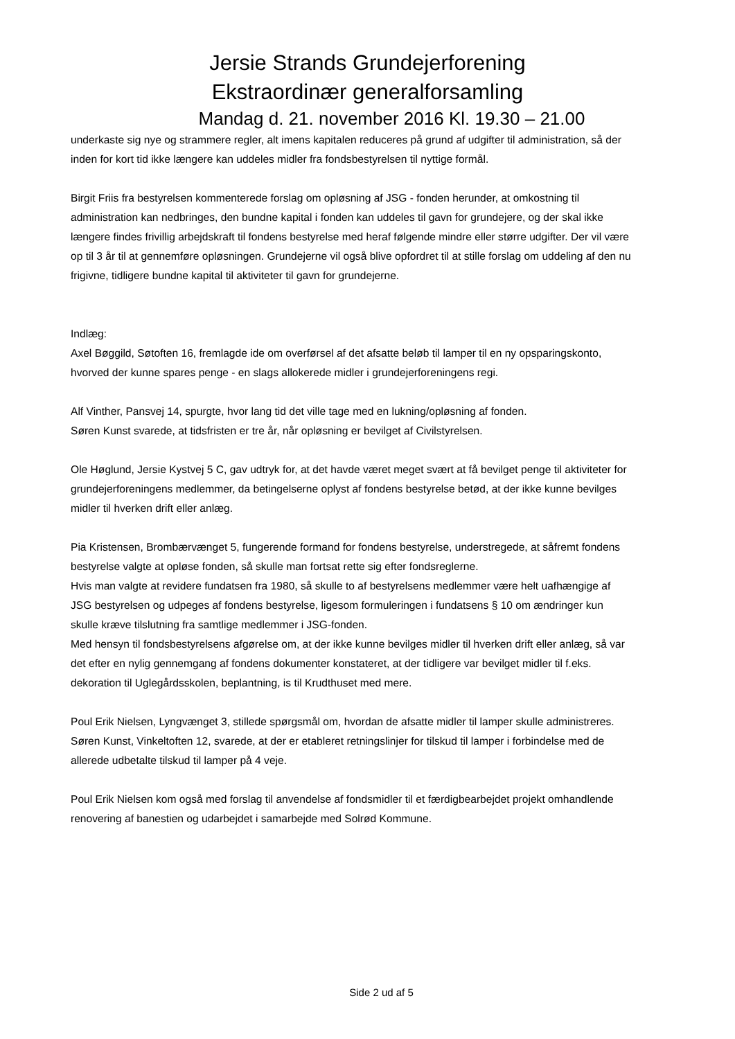Jersie Strands Grundejerforening
Ekstraordinær generalforsamling
Mandag d. 21. november 2016 Kl. 19.30 – 21.00
underkaste sig nye og strammere regler, alt imens kapitalen reduceres på grund af udgifter til administration, så der inden for kort tid ikke længere kan uddeles midler fra fondsbestyrelsen til nyttige formål.
Birgit Friis fra bestyrelsen kommenterede forslag om opløsning af JSG - fonden herunder, at omkostning til administration kan nedbringes, den bundne kapital i fonden kan uddeles til gavn for grundejere, og der skal ikke længere findes frivillig arbejdskraft til fondens bestyrelse med heraf følgende mindre eller større udgifter. Der vil være op til 3 år til at gennemføre opløsningen. Grundejerne vil også blive opfordret til at stille forslag om uddeling af den nu frigivne, tidligere bundne kapital til aktiviteter til gavn for grundejerne.
Indlæg:
Axel Bøggild, Søtoften 16, fremlagde ide om overførsel af det afsatte beløb til lamper til en ny opsparingskonto, hvorved der kunne spares penge - en slags allokerede midler i grundejerforeningens regi.
Alf Vinther, Pansvej 14, spurgte, hvor lang tid det ville tage med en lukning/opløsning af fonden.
Søren Kunst svarede, at tidsfristen er tre år, når opløsning er bevilget af Civilstyrelsen.
Ole Høglund, Jersie Kystvej 5 C, gav udtryk for, at det havde været meget svært at få bevilget penge til aktiviteter for grundejerforeningens medlemmer, da betingelserne oplyst af fondens bestyrelse betød, at der ikke kunne bevilges midler til hverken drift eller anlæg.
Pia Kristensen, Brombærvænget 5, fungerende formand for fondens bestyrelse, understregede, at såfremt fondens bestyrelse valgte at opløse fonden, så skulle man fortsat rette sig efter fondsreglerne.
Hvis man valgte at revidere fundatsen fra 1980, så skulle to af bestyrelsens medlemmer være helt uafhængige af JSG bestyrelsen og udpeges af fondens bestyrelse, ligesom formuleringen i fundatsens § 10 om ændringer kun skulle kræve tilslutning fra samtlige medlemmer i JSG-fonden.
Med hensyn til fondsbestyrelsens afgørelse om, at der ikke kunne bevilges midler til hverken drift eller anlæg, så var det efter en nylig gennemgang af fondens dokumenter konstateret, at der tidligere var bevilget midler til f.eks. dekoration til Uglegårdsskolen, beplantning, is til Krudthuset med mere.
Poul Erik Nielsen, Lyngvænget 3, stillede spørgsmål om, hvordan de afsatte midler til lamper skulle administreres.
Søren Kunst, Vinkeltoften 12, svarede, at der er etableret retningslinjer for tilskud til lamper i forbindelse med de allerede udbetalte tilskud til lamper på 4 veje.
Poul Erik Nielsen kom også med forslag til anvendelse af fondsmidler til et færdigbearbejdet projekt omhandlende renovering af banestien og udarbejdet i samarbejde med Solrød Kommune.
Side 2 ud af 5